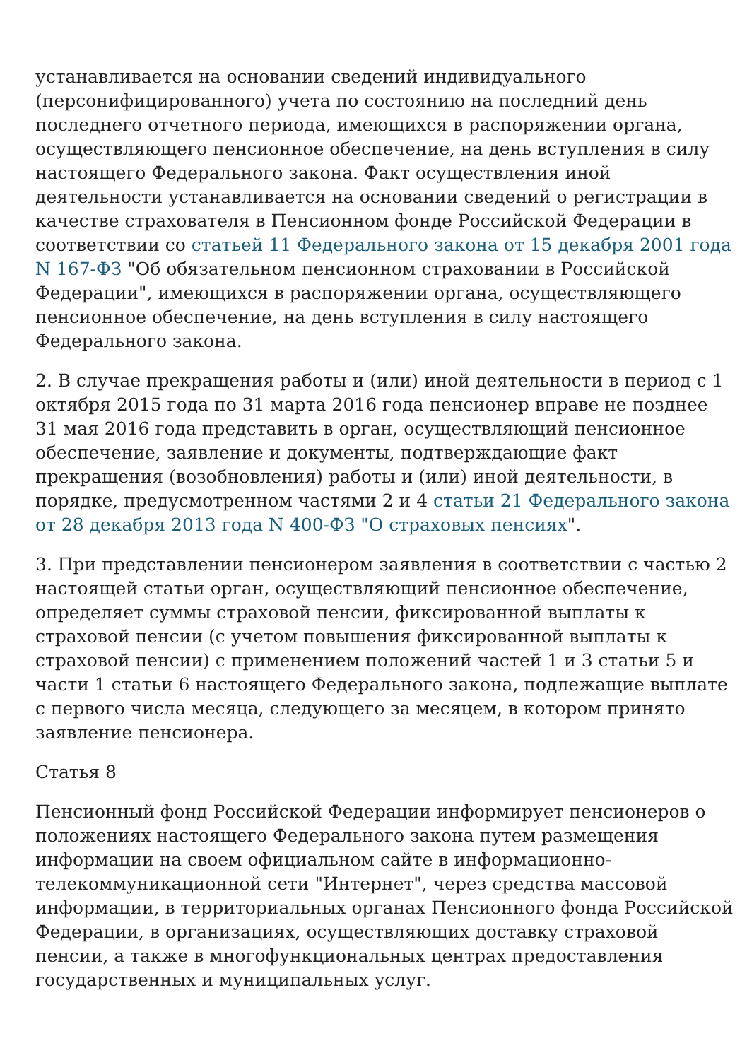устанавливается на основании сведений индивидуального (персонифицированного) учета по состоянию на последний день последнего отчетного периода, имеющихся в распоряжении органа, осуществляющего пенсионное обеспечение, на день вступления в силу настоящего Федерального закона. Факт осуществления иной деятельности устанавливается на основании сведений о регистрации в качестве страхователя в Пенсионном фонде Российской Федерации в соответствии со статьей 11 Федерального закона от 15 декабря 2001 года N 167-ФЗ "Об обязательном пенсионном страховании в Российской Федерации", имеющихся в распоряжении органа, осуществляющего пенсионное обеспечение, на день вступления в силу настоящего Федерального закона.
2. В случае прекращения работы и (или) иной деятельности в период с 1 октября 2015 года по 31 марта 2016 года пенсионер вправе не позднее 31 мая 2016 года представить в орган, осуществляющий пенсионное обеспечение, заявление и документы, подтверждающие факт прекращения (возобновления) работы и (или) иной деятельности, в порядке, предусмотренном частями 2 и 4 статьи 21 Федерального закона от 28 декабря 2013 года N 400-ФЗ "О страховых пенсиях".
3. При представлении пенсионером заявления в соответствии с частью 2 настоящей статьи орган, осуществляющий пенсионное обеспечение, определяет суммы страховой пенсии, фиксированной выплаты к страховой пенсии (с учетом повышения фиксированной выплаты к страховой пенсии) с применением положений частей 1 и 3 статьи 5 и части 1 статьи 6 настоящего Федерального закона, подлежащие выплате с первого числа месяца, следующего за месяцем, в котором принято заявление пенсионера.
Статья 8
Пенсионный фонд Российской Федерации информирует пенсионеров о положениях настоящего Федерального закона путем размещения информации на своем официальном сайте в информационно-телекоммуникационной сети "Интернет", через средства массовой информации, в территориальных органах Пенсионного фонда Российской Федерации, в организациях, осуществляющих доставку страховой пенсии, а также в многофункциональных центрах предоставления государственных и муниципальных услуг.